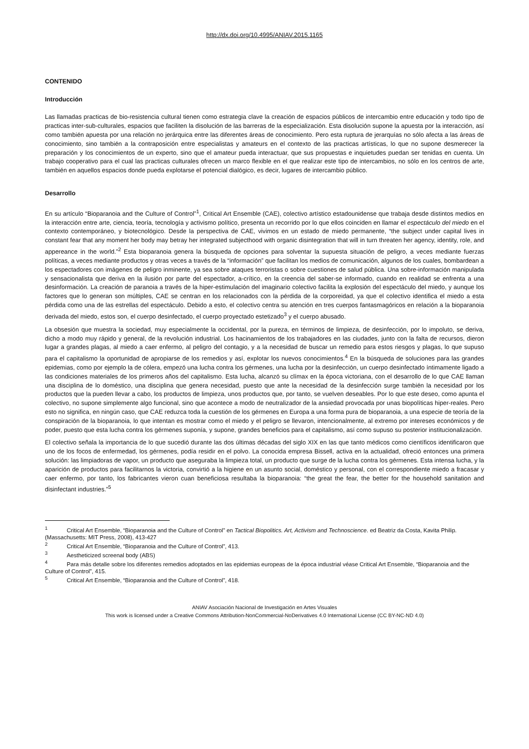http://dx.doi.org/10.4995/ANIAV.2015.1165
CONTENIDO
Introducción
Las llamadas practicas de bio-resistencia cultural tienen como estrategia clave la creación de espacios públicos de intercambio entre educación y todo tipo de practicas inter-sub-culturales, espacios que faciliten la disolución de las barreras de la especialización. Esta disolución supone la apuesta por la interacción, así como también apuesta por una relación no jerárquica entre las diferentes áreas de conocimiento. Pero esta ruptura de jerarquías no sólo afecta a las áreas de conocimiento, sino también a la contraposición entre especialistas y amateurs en el contexto de las practicas artísticas, lo que no supone desmerecer la preparación y los conocimientos de un experto, sino que el amateur pueda interactuar, que sus propuestas e inquietudes puedan ser tenidas en cuenta. Un trabajo cooperativo para el cual las practicas culturales ofrecen un marco flexible en el que realizar este tipo de intercambios, no sólo en los centros de arte, también en aquellos espacios donde pueda explotarse el potencial dialógico, es decir, lugares de intercambio público.
Desarrollo
En su artículo “Bioparanoia and the Culture of Control”<sup>1</sup>, Critical Art Ensemble (CAE), colectivo artístico estadounidense que trabaja desde distintos medios en la interacción entre arte, ciencia, teoría, tecnología y activismo político, presenta un recorrido por lo que ellos coinciden en llamar el espectáculo del miedo en el contexto contemporáneo, y biotecnológico. Desde la perspectiva de CAE, vivimos en un estado de miedo permanente, “the subject under capital lives in constant fear that any moment her body may betray her integrated subjecthood with organic disintegration that will in turn threaten her agency, identity, role, and appereance in the world.”<sup>2</sup> Esta bioparanoia genera la búsqueda de opciones para solventar la supuesta situación de peligro, a veces mediante fuerzas políticas, a veces mediante productos y otras veces a través de la “información” que facilitan los medios de comunicación, algunos de los cuales, bombardean a los espectadores con imágenes de peligro inminente, ya sea sobre ataques terroristas o sobre cuestiones de salud pública. Una sobre-información manipulada y sensacionalista que deriva en la ilusión por parte del espectador, a-crítico, en la creencia del saber-se informado, cuando en realidad se enfrenta a una desinformación. La creación de paranoia a través de la hiper-estimulación del imaginario colectivo facilita la explosión del espectáculo del miedo, y aunque los factores que lo generan son múltiples, CAE se centran en los relacionados con la pérdida de la corporeidad, ya que el colectivo identifica el miedo a esta pérdida como una de las estrellas del espectáculo. Debido a esto, el colectivo centra su atención en tres cuerpos fantasmagóricos en relación a la bioparanoia derivada del miedo, estos son, el cuerpo desinfectado, el cuerpo proyectado estetizado<sup>3</sup> y el cuerpo abusado.
La obsesión que muestra la sociedad, muy especialmente la occidental, por la pureza, en términos de limpieza, de desinfección, por lo impoluto, se deriva, dicho a modo muy rápido y general, de la revolución industrial. Los hacinamientos de los trabajadores en las ciudades, junto con la falta de recursos, dieron lugar a grandes plagas, al miedo a caer enfermo, al peligro del contagio, y a la necesidad de buscar un remedio para estos riesgos y plagas, lo que supuso para el capitalismo la oportunidad de apropiarse de los remedios y así, explotar los nuevos conocimientos.<sup>4</sup> En la búsqueda de soluciones para las grandes epidemias, como por ejemplo la de cólera, empezó una lucha contra los gérmenes, una lucha por la desinfección, un cuerpo desinfectado íntimamente ligado a las condiciones materiales de los primeros años del capitalismo. Esta lucha, alcanzó su clímax en la época victoriana, con el desarrollo de lo que CAE llaman una disciplina de lo doméstico, una disciplina que genera necesidad, puesto que ante la necesidad de la desinfección surge también la necesidad por los productos que la pueden llevar a cabo, los productos de limpieza, unos productos que, por tanto, se vuelven deseables. Por lo que este deseo, como apunta el colectivo, no supone simplemente algo funcional, sino que acontece a modo de neutralizador de la ansiedad provocada por unas biopolíticas hiper-reales. Pero esto no significa, en ningún caso, que CAE reduzca toda la cuestión de los gérmenes en Europa a una forma pura de bioparanoia, a una especie de teoría de la conspiración de la bioparanoia, lo que intentan es mostrar como el miedo y el peligro se llevaron, intencionalmente, al extremo por intereses económicos y de poder, puesto que esta lucha contra los gérmenes suponía, y supone, grandes beneficios para el capitalismo, así como supuso su posterior institucionalización.
El colectivo señala la importancia de lo que sucedió durante las dos últimas décadas del siglo XIX en las que tanto médicos como científicos identificaron que uno de los focos de enfermedad, los gérmenes, podía residir en el polvo. La conocida empresa Bissell, activa en la actualidad, ofreció entonces una primera solución: las limpiadoras de vapor, un producto que aseguraba la limpieza total, un producto que surge de la lucha contra los gérmenes. Esta intensa lucha, y la aparición de productos para facilitarnos la victoria, convirtió a la higiene en un asunto social, doméstico y personal, con el correspondiente miedo a fracasar y caer enfermo, por tanto, los fabricantes vieron cuan beneficiosa resultaba la bioparanoia: “the great the fear, the better for the household sanitation and disinfectant industries.”<sup>5</sup>
<sup>1</sup> Critical Art Ensemble, “Bioparanoia and the Culture of Control” en Tactical Biopolitics. Art, Activism and Technoscience. ed Beatriz da Costa, Kavita Philip. (Massachusetts: MIT Press, 2008), 413-427
<sup>2</sup> Critical Art Ensemble, “Bioparanoia and the Culture of Control”, 413.
<sup>3</sup> Aestheticized screenal body (ABS)
<sup>4</sup> Para más detalle sobre los diferentes remedios adoptados en las epidemias europeas de la época industrial véase Critical Art Ensemble, “Bioparanoia and the Culture of Control”, 415.
<sup>5</sup> Critical Art Ensemble, “Bioparanoia and the Culture of Control”, 418.
ANIAV Asociación Nacional de Investigación en Artes Visuales
This work is licensed under a Creative Commons Attribution-NonCommercial-NoDerivatives 4.0 International License (CC BY-NC-ND 4.0)